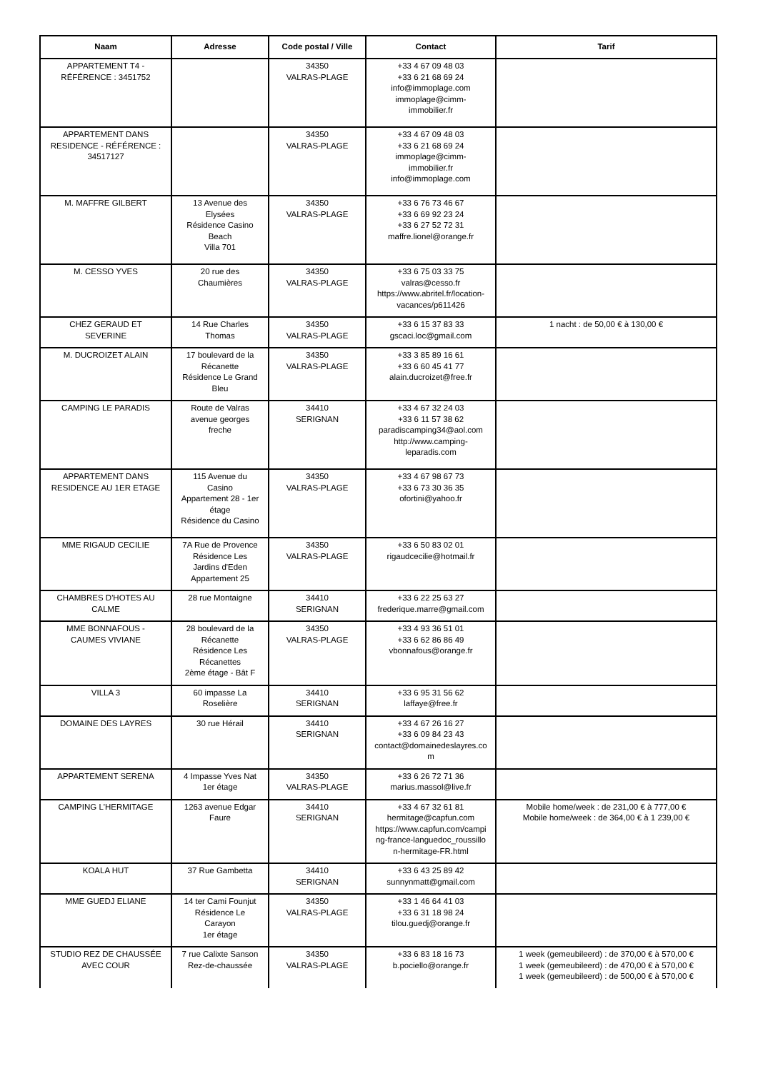| Naam | Adresse | Code postal / Ville | Contact | Tarif |
| --- | --- | --- | --- | --- |
| APPARTEMENT T4 - RÉFÉRENCE : 3451752 | | 34350 VALRAS-PLAGE | +33 4 67 09 48 03 +33 6 21 68 69 24 info@immoplage.com immoplage@cimm- immobilier.fr | |
| APPARTEMENT DANS RESIDENCE - RÉFÉRENCE : 34517127 | | 34350 VALRAS-PLAGE | +33 4 67 09 48 03 +33 6 21 68 69 24 immoplage@cimm- immobilier.fr info@immoplage.com | |
| M. MAFFRE GILBERT | 13 Avenue des Elysées Résidence Casino Beach Villa 701 | 34350 VALRAS-PLAGE | +33 6 76 73 46 67 +33 6 69 92 23 24 +33 6 27 52 72 31 maffre.lionel@orange.fr | |
| M. CESSO YVES | 20 rue des Chaumières | 34350 VALRAS-PLAGE | +33 6 75 03 33 75 valras@cesso.fr https://www.abritel.fr/location- vacances/p611426 | |
| CHEZ GERAUD ET SEVERINE | 14 Rue Charles Thomas | 34350 VALRAS-PLAGE | +33 6 15 37 83 33 gscaci.loc@gmail.com | 1 nacht : de 50,00 € à 130,00 € |
| M. DUCROIZET ALAIN | 17 boulevard de la Récanette Résidence Le Grand Bleu | 34350 VALRAS-PLAGE | +33 3 85 89 16 61 +33 6 60 45 41 77 alain.ducroizet@free.fr | |
| CAMPING LE PARADIS | Route de Valras avenue georges freche | 34410 SERIGNAN | +33 4 67 32 24 03 +33 6 11 57 38 62 paradiscamping34@aol.com http://www.camping- leparadis.com | |
| APPARTEMENT DANS RESIDENCE AU 1ER ETAGE | 115 Avenue du Casino Appartement 28 - 1er étage Résidence du Casino | 34350 VALRAS-PLAGE | +33 4 67 98 67 73 +33 6 73 30 36 35 ofortini@yahoo.fr | |
| MME RIGAUD CECILIE | 7A Rue de Provence Résidence Les Jardins d'Eden Appartement 25 | 34350 VALRAS-PLAGE | +33 6 50 83 02 01 rigaudcecilie@hotmail.fr | |
| CHAMBRES D'HOTES AU CALME | 28 rue Montaigne | 34410 SERIGNAN | +33 6 22 25 63 27 frederique.marre@gmail.com | |
| MME BONNAFOUS - CAUMES VIVIANE | 28 boulevard de la Récanette Résidence Les Récanettes 2ème étage - Bât F | 34350 VALRAS-PLAGE | +33 4 93 36 51 01 +33 6 62 86 86 49 vbonnafous@orange.fr | |
| VILLA 3 | 60 impasse La Roselière | 34410 SERIGNAN | +33 6 95 31 56 62 laffaye@free.fr | |
| DOMAINE DES LAYRES | 30 rue Hérail | 34410 SERIGNAN | +33 4 67 26 16 27 +33 6 09 84 23 43 contact@domainedeslayres.co m | |
| APPARTEMENT SERENA | 4 Impasse Yves Nat 1er étage | 34350 VALRAS-PLAGE | +33 6 26 72 71 36 marius.massol@live.fr | |
| CAMPING L'HERMITAGE | 1263 avenue Edgar Faure | 34410 SERIGNAN | +33 4 67 32 61 81 hermitage@capfun.com https://www.capfun.com/campi ng-france-languedoc_roussillo n-hermitage-FR.html | Mobile home/week : de 231,00 € à 777,00 € Mobile home/week : de 364,00 € à 1 239,00 € |
| KOALA HUT | 37 Rue Gambetta | 34410 SERIGNAN | +33 6 43 25 89 42 sunnynmatt@gmail.com | |
| MME GUEDJ ELIANE | 14 ter Cami Founjut Résidence Le Carayon 1er étage | 34350 VALRAS-PLAGE | +33 1 46 64 41 03 +33 6 31 18 98 24 tilou.guedj@orange.fr | |
| STUDIO REZ DE CHAUSSÉE AVEC COUR | 7 rue Calixte Sanson Rez-de-chaussée | 34350 VALRAS-PLAGE | +33 6 83 18 16 73 b.pociello@orange.fr | 1 week (gemeubileerd) : de 370,00 € à 570,00 € 1 week (gemeubileerd) : de 470,00 € à 570,00 € 1 week (gemeubileerd) : de 500,00 € à 570,00 € |